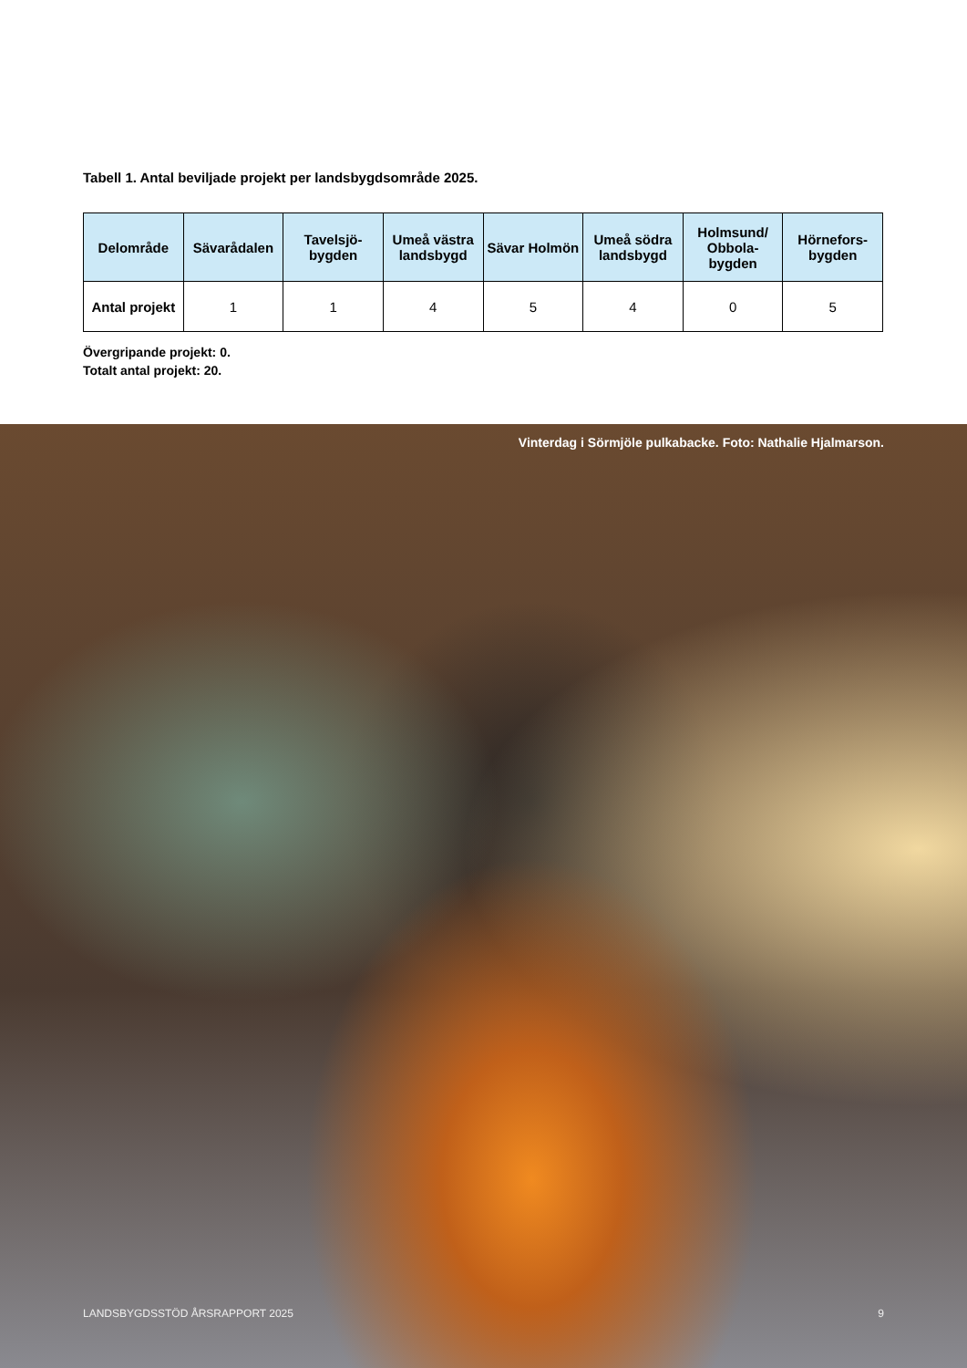Tabell 1. Antal beviljade projekt per landsbygdsområde 2025.
| Delområde | Sävarådalen | Tavelsjö- bygden | Umeå västra landsbygd | Sävar Holmön | Umeå södra landsbygd | Holmsund/ Obbola- bygden | Hörnefors- bygden |
| --- | --- | --- | --- | --- | --- | --- | --- |
| Antal projekt | 1 | 1 | 4 | 5 | 4 | 0 | 5 |
Övergripande projekt: 0.
Totalt antal projekt: 20.
Vinterdag i Sörmjöle pulkabacke. Foto: Nathalie Hjalmarson.
LANDSBYGDSSTÖD ÅRSRAPPORT 2025 9